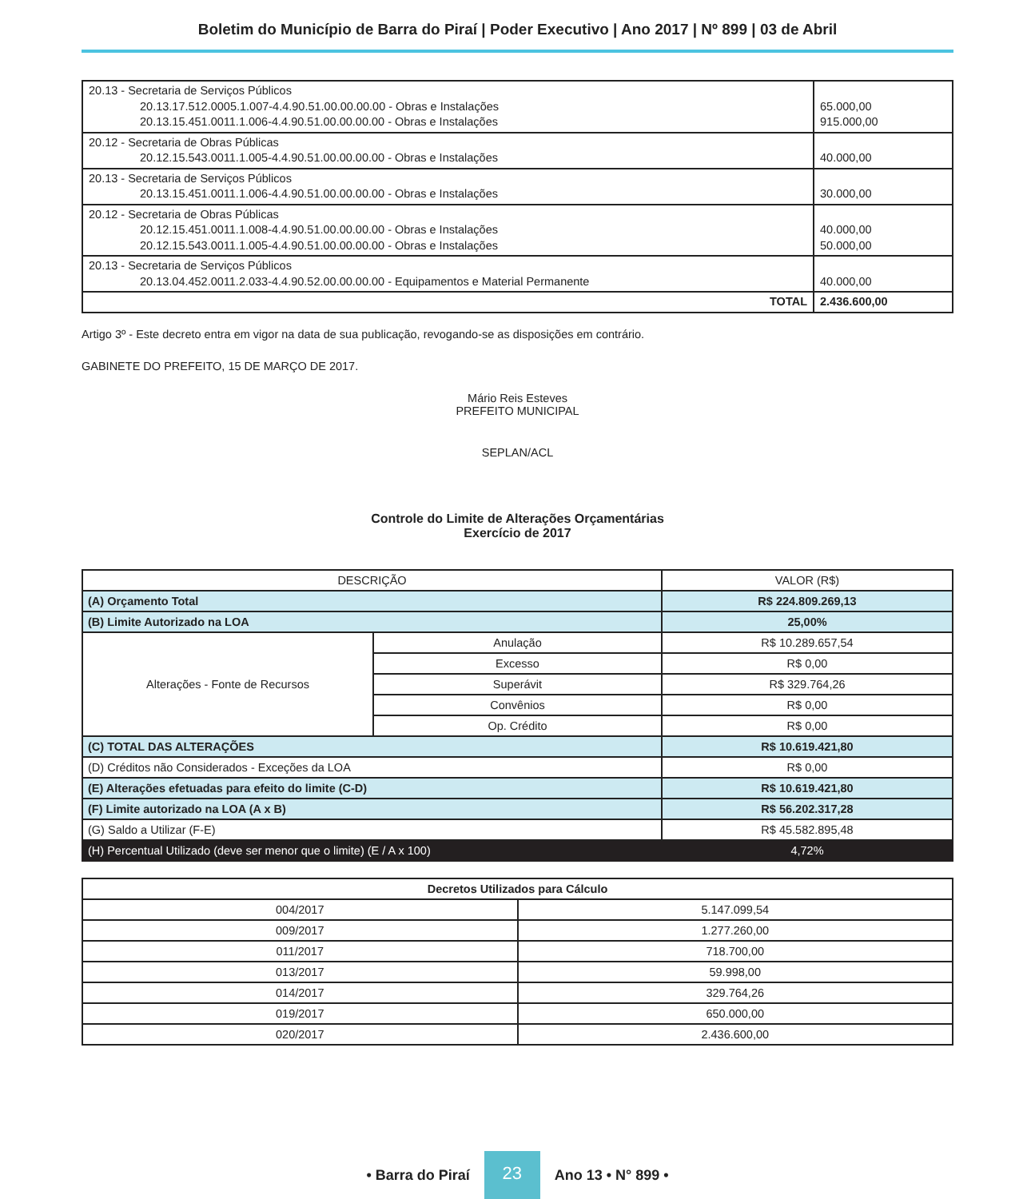Boletim do Município de Barra do Piraí | Poder Executivo | Ano 2017 | Nº 899 | 03 de Abril
| 20.13 - Secretaria de Serviços Públicos 20.13.17.512.0005.1.007-4.4.90.51.00.00.00.00 - Obras e Instalações 20.13.15.451.0011.1.006-4.4.90.51.00.00.00.00 - Obras e Instalações | 65.000,00 915.000,00 |
| 20.12 - Secretaria de Obras Públicas 20.12.15.543.0011.1.005-4.4.90.51.00.00.00.00 - Obras e Instalações | 40.000,00 |
| 20.13 - Secretaria de Serviços Públicos 20.13.15.451.0011.1.006-4.4.90.51.00.00.00.00 - Obras e Instalações | 30.000,00 |
| 20.12 - Secretaria de Obras Públicas 20.12.15.451.0011.1.008-4.4.90.51.00.00.00.00 - Obras e Instalações 20.12.15.543.0011.1.005-4.4.90.51.00.00.00.00 - Obras e Instalações | 40.000,00 50.000,00 |
| 20.13 - Secretaria de Serviços Públicos 20.13.04.452.0011.2.033-4.4.90.52.00.00.00.00 - Equipamentos e Material Permanente | 40.000,00 |
| TOTAL | 2.436.600,00 |
Artigo 3º - Este decreto entra em vigor na data de sua publicação, revogando-se as disposições em contrário.
GABINETE DO PREFEITO, 15 DE MARÇO DE 2017.
Mário Reis Esteves
PREFEITO MUNICIPAL
SEPLAN/ACL
Controle do Limite de Alterações Orçamentárias
Exercício de 2017
| DESCRIÇÃO | | VALOR (R$) |
| --- | --- | --- |
| (A) Orçamento Total | | R$ 224.809.269,13 |
| (B) Limite Autorizado na LOA | | 25,00% |
| Alterações - Fonte de Recursos | Anulação | R$ 10.289.657,54 |
| | Excesso | R$ 0,00 |
| | Superávit | R$ 329.764,26 |
| | Convênios | R$ 0,00 |
| | Op. Crédito | R$ 0,00 |
| (C) TOTAL DAS ALTERAÇÕES | | R$ 10.619.421,80 |
| (D) Créditos não Considerados - Exceções da LOA | | R$ 0,00 |
| (E) Alterações efetuadas para efeito do limite (C-D) | | R$ 10.619.421,80 |
| (F) Limite autorizado na LOA (A x B) | | R$ 56.202.317,28 |
| (G) Saldo a Utilizar (F-E) | | R$ 45.582.895,48 |
| (H) Percentual Utilizado (deve ser menor que o limite) (E / A x 100) | | 4,72% |
| Decretos Utilizados para Cálculo | |
| --- | --- |
| 004/2017 | 5.147.099,54 |
| 009/2017 | 1.277.260,00 |
| 011/2017 | 718.700,00 |
| 013/2017 | 59.998,00 |
| 014/2017 | 329.764,26 |
| 019/2017 | 650.000,00 |
| 020/2017 | 2.436.600,00 |
• Barra do Piraí 23 Ano 13 • N° 899 •